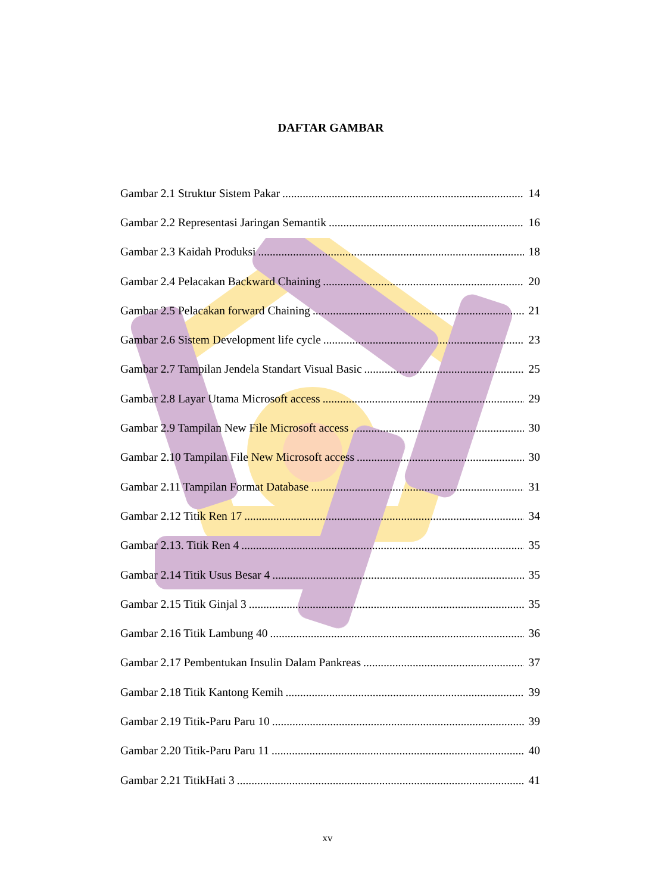DAFTAR GAMBAR
Gambar 2.1 Struktur Sistem Pakar 14
Gambar 2.2 Representasi Jaringan Semantik 16
Gambar 2.3 Kaidah Produksi 18
Gambar 2.4 Pelacakan Backward Chaining 20
Gambar 2.5 Pelacakan forward Chaining 21
Gambar 2.6 Sistem Development life cycle 23
Gambar 2.7 Tampilan Jendela Standart Visual Basic 25
Gambar 2.8 Layar Utama Microsoft access 29
Gambar 2.9 Tampilan New File Microsoft access 30
Gambar 2.10 Tampilan File New Microsoft access 30
Gambar 2.11 Tampilan Format Database 31
Gambar 2.12 Titik Ren 17 34
Gambar 2.13. Titik Ren 4 35
Gambar 2.14 Titik Usus Besar 4 35
Gambar 2.15 Titik Ginjal 3 35
Gambar 2.16 Titik Lambung 40 36
Gambar 2.17 Pembentukan Insulin Dalam Pankreas 37
Gambar 2.18 Titik Kantong Kemih 39
Gambar 2.19 Titik-Paru Paru 10 39
Gambar 2.20 Titik-Paru Paru 11 40
Gambar 2.21 TitikHati 3 41
xv